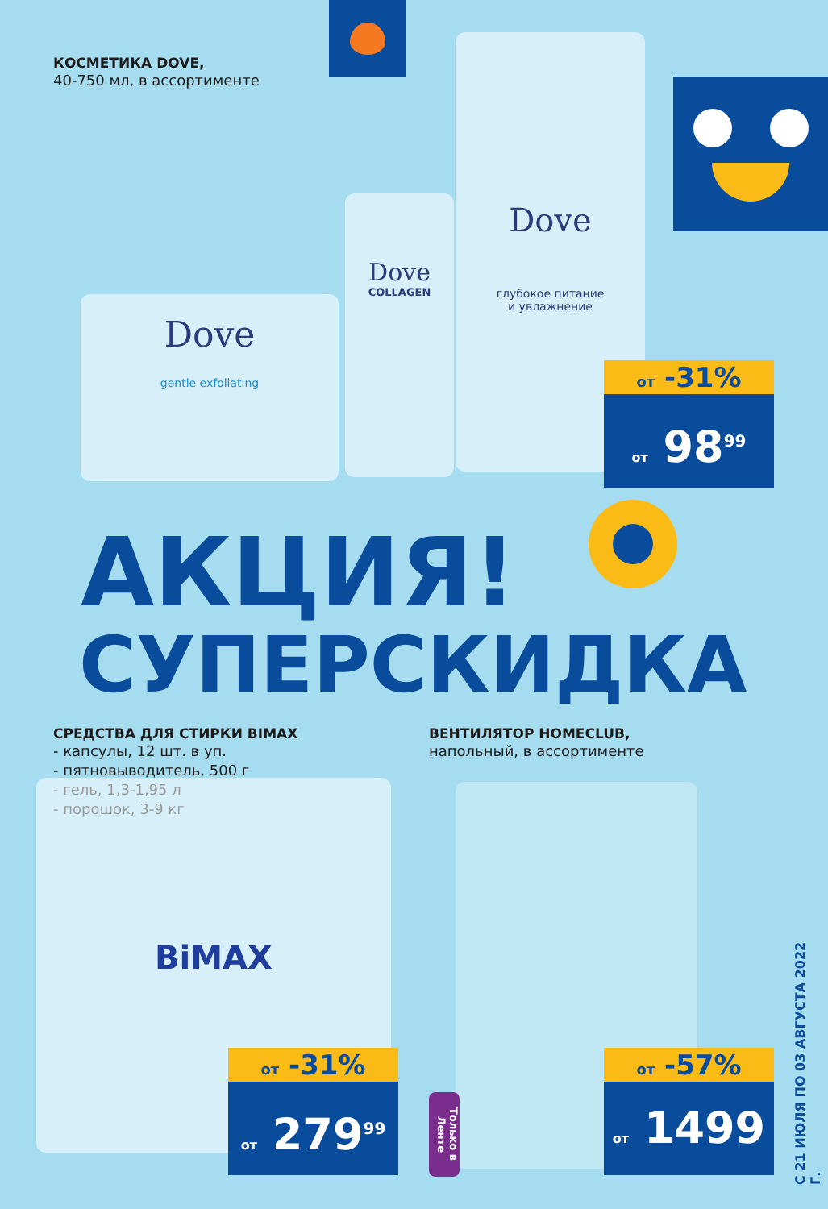КОСМЕТИКА DOVE,
40-750 мл, в ассортименте
Dove
gentle exfoliating
Dove
COLLAGEN
Dove
глубокое питание
и увлажнение
от -31%
от 98<sup>99</sup>
АКЦИЯ!
СУПЕРСКИДКА
СРЕДСТВА ДЛЯ СТИРКИ BIMAX
- капсулы, 12 шт. в уп.
- пятновыводитель, 500 г
- гель, 1,3-1,95 л
- порошок, 3-9 кг
ВЕНТИЛЯТОР HOMECLUB,
напольный, в ассортименте
BiMAX
от -31%
от 279<sup>99</sup>
Только в Ленте
от -57%
от 1499
С 21 ИЮЛЯ ПО 03 АВГУСТА 2022 Г.